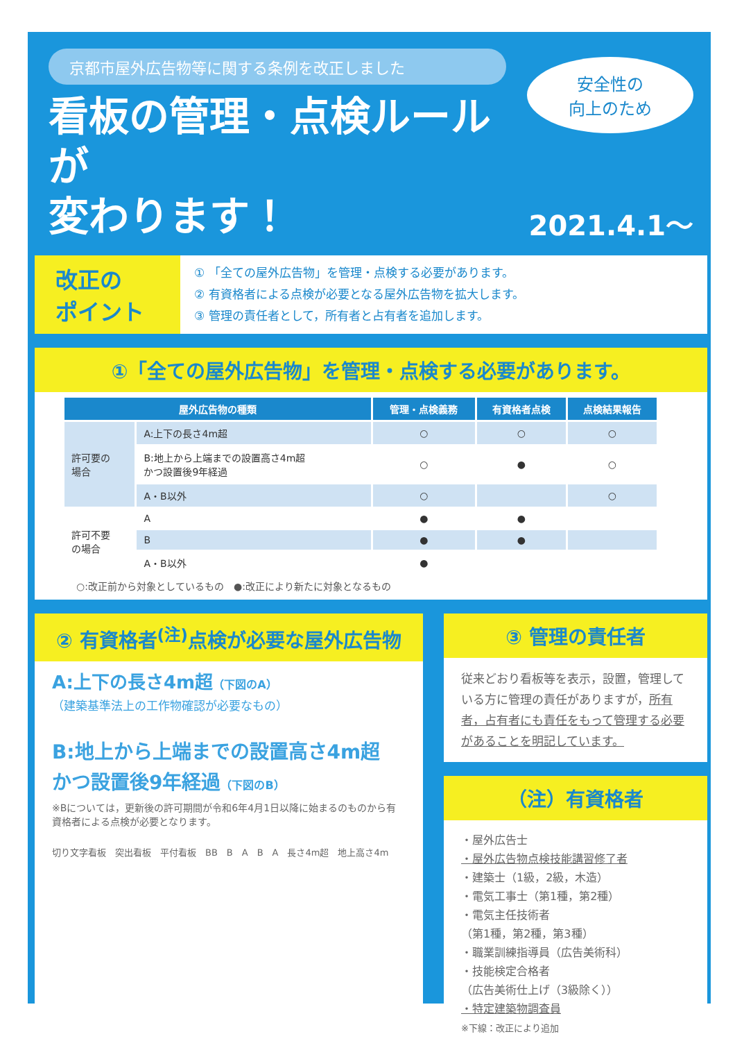京都市屋外広告物等に関する条例を改正しました
安全性の
向上のため
看板の管理・点検ルールが
変わります！
2021.4.1～
改正の
ポイント
① 「全ての屋外広告物」を管理・点検する必要があります。
② 有資格者による点検が必要となる屋外広告物を拡大します。
③ 管理の責任者として，所有者と占有者を追加します。
①「全ての屋外広告物」を管理・点検する必要があります。
| 屋外広告物の種類 | | 管理・点検義務 | 有資格者点検 | 点検結果報告 |
| --- | --- | --- | --- | --- |
| 許可要の 場合 | A:上下の長さ4m超 | ○ | ○ | ○ |
| | B:地上から上端までの設置高さ4m超 かつ設置後9年経過 | ○ | ● | ○ |
| | A・B以外 | ○ | | ○ |
| 許可不要 の場合 | A | ● | ● | |
| | B | ● | ● | |
| | A・B以外 | ● | | |
○:改正前から対象としているもの　●:改正により新たに対象となるもの
② 有資格者<sup>(注)</sup>点検が必要な屋外広告物
A:上下の長さ4m超（下図のA）
（建築基準法上の工作物確認が必要なもの）
B:地上から上端までの設置高さ4m超
かつ設置後9年経過（下図のB）
※Bについては，更新後の許可期間が令和6年4月1日以降に始まるのものから有資格者による点検が必要となります。
切り文字看板　突出看板　平付看板　BB　B　A　B　A　長さ4m超　地上高さ4m
③ 管理の責任者
従来どおり看板等を表示，設置，管理している方に管理の責任がありますが，所有者，占有者にも責任をもって管理する必要があることを明記しています。
（注）有資格者
・屋外広告士
・屋外広告物点検技能講習修了者
・建築士（1級，2級，木造）
・電気工事士（第1種，第2種）
・電気主任技術者
（第1種，第2種，第3種）
・職業訓練指導員（広告美術科）
・技能検定合格者
（広告美術仕上げ（3級除く））
・特定建築物調査員
※下線：改正により追加